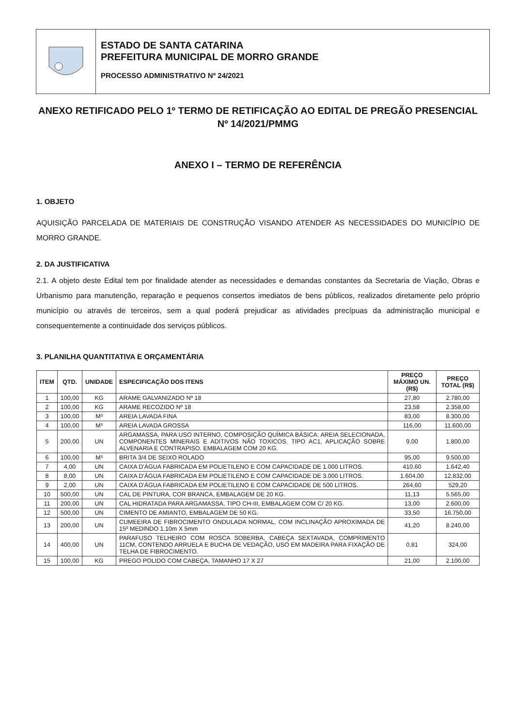ESTADO DE SANTA CATARINA
PREFEITURA MUNICIPAL DE MORRO GRANDE
PROCESSO ADMINISTRATIVO Nº 24/2021
ANEXO RETIFICADO PELO 1º TERMO DE RETIFICAÇÃO AO EDITAL DE PREGÃO PRESENCIAL Nº 14/2021/PMMG
ANEXO I – TERMO DE REFERÊNCIA
1. OBJETO
AQUISIÇÃO PARCELADA DE MATERIAIS DE CONSTRUÇÃO VISANDO ATENDER AS NECESSIDADES DO MUNICÍPIO DE MORRO GRANDE.
2. DA JUSTIFICATIVA
2.1. A objeto deste Edital tem por finalidade atender as necessidades e demandas constantes da Secretaria de Viação, Obras e Urbanismo para manutenção, reparação e pequenos consertos imediatos de bens públicos, realizados diretamente pelo próprio município ou através de terceiros, sem a qual poderá prejudicar as atividades precípuas da administração municipal e consequentemente a continuidade dos serviços públicos.
3. PLANILHA QUANTITATIVA E ORÇAMENTÁRIA
| ITEM | QTD. | UNIDADE | ESPECIFICAÇÃO DOS ITENS | PREÇO MÁXIMO UN. (R$) | PREÇO TOTAL (R$) |
| --- | --- | --- | --- | --- | --- |
| 1 | 100,00 | KG | ARAME GALVANIZADO Nº 18 | 27,80 | 2.780,00 |
| 2 | 100,00 | KG | ARAME RECOZIDO Nº 18 | 23,58 | 2.358,00 |
| 3 | 100,00 | M³ | AREIA LAVADA FINA | 83,00 | 8.300,00 |
| 4 | 100,00 | M³ | AREIA LAVADA GROSSA | 116,00 | 11.600,00 |
| 5 | 200,00 | UN | ARGAMASSA, PARA USO INTERNO, COMPOSIÇÃO QUÍMICA BÁSICA: AREIA SELECIONADA, COMPONENTES MINERAIS E ADITIVOS NÃO TOXICOS. TIPO AC1, APLICAÇÃO SOBRE ALVENARIA E CONTRAPISO. EMBALAGEM COM 20 KG. | 9,00 | 1.800,00 |
| 6 | 100,00 | M³ | BRITA 3/4 DE SEIXO ROLADO | 95,00 | 9.500,00 |
| 7 | 4,00 | UN | CAIXA D'ÁGUA FABRICADA EM POLIETILENO E COM CAPACIDADE DE 1.000 LITROS. | 410,60 | 1.642,40 |
| 8 | 8,00 | UN | CAIXA D'ÁGUA FABRICADA EM POLIETILENO E COM CAPACIDADE DE 3.000 LITROS. | 1.604,00 | 12.832,00 |
| 9 | 2,00 | UN | CAIXA D'ÁGUA FABRICADA EM POLIETILENO E COM CAPACIDADE DE 500 LITROS. | 264,60 | 529,20 |
| 10 | 500,00 | UN | CAL DE PINTURA, COR BRANCA, EMBALAGEM DE 20 KG. | 11,13 | 5.565,00 |
| 11 | 200,00 | UN | CAL HIDRATADA PARA ARGAMASSA, TIPO CH-III, EMBALAGEM COM C/ 20 KG. | 13,00 | 2.600,00 |
| 12 | 500,00 | UN | CIMENTO DE AMIANTO, EMBALAGEM DE 50 KG. | 33,50 | 16.750,00 |
| 13 | 200,00 | UN | CUMEEIRA DE FIBROCIMENTO ONDULADA NORMAL, COM INCLINAÇÃO APROXIMADA DE 15º MEDINDO 1.10m X 5mm | 41,20 | 8.240,00 |
| 14 | 400,00 | UN | PARAFUSO TELHEIRO COM ROSCA SOBERBA, CABEÇA SEXTAVADA, COMPRIMENTO 11CM, CONTENDO ARRUELA E BUCHA DE VEDAÇÃO, USO EM MADEIRA PARA FIXAÇÃO DE TELHA DE FIBROCIMENTO. | 0,81 | 324,00 |
| 15 | 100,00 | KG | PREGO POLIDO COM CABEÇA, TAMANHO 17 X 27 | 21,00 | 2.100,00 |